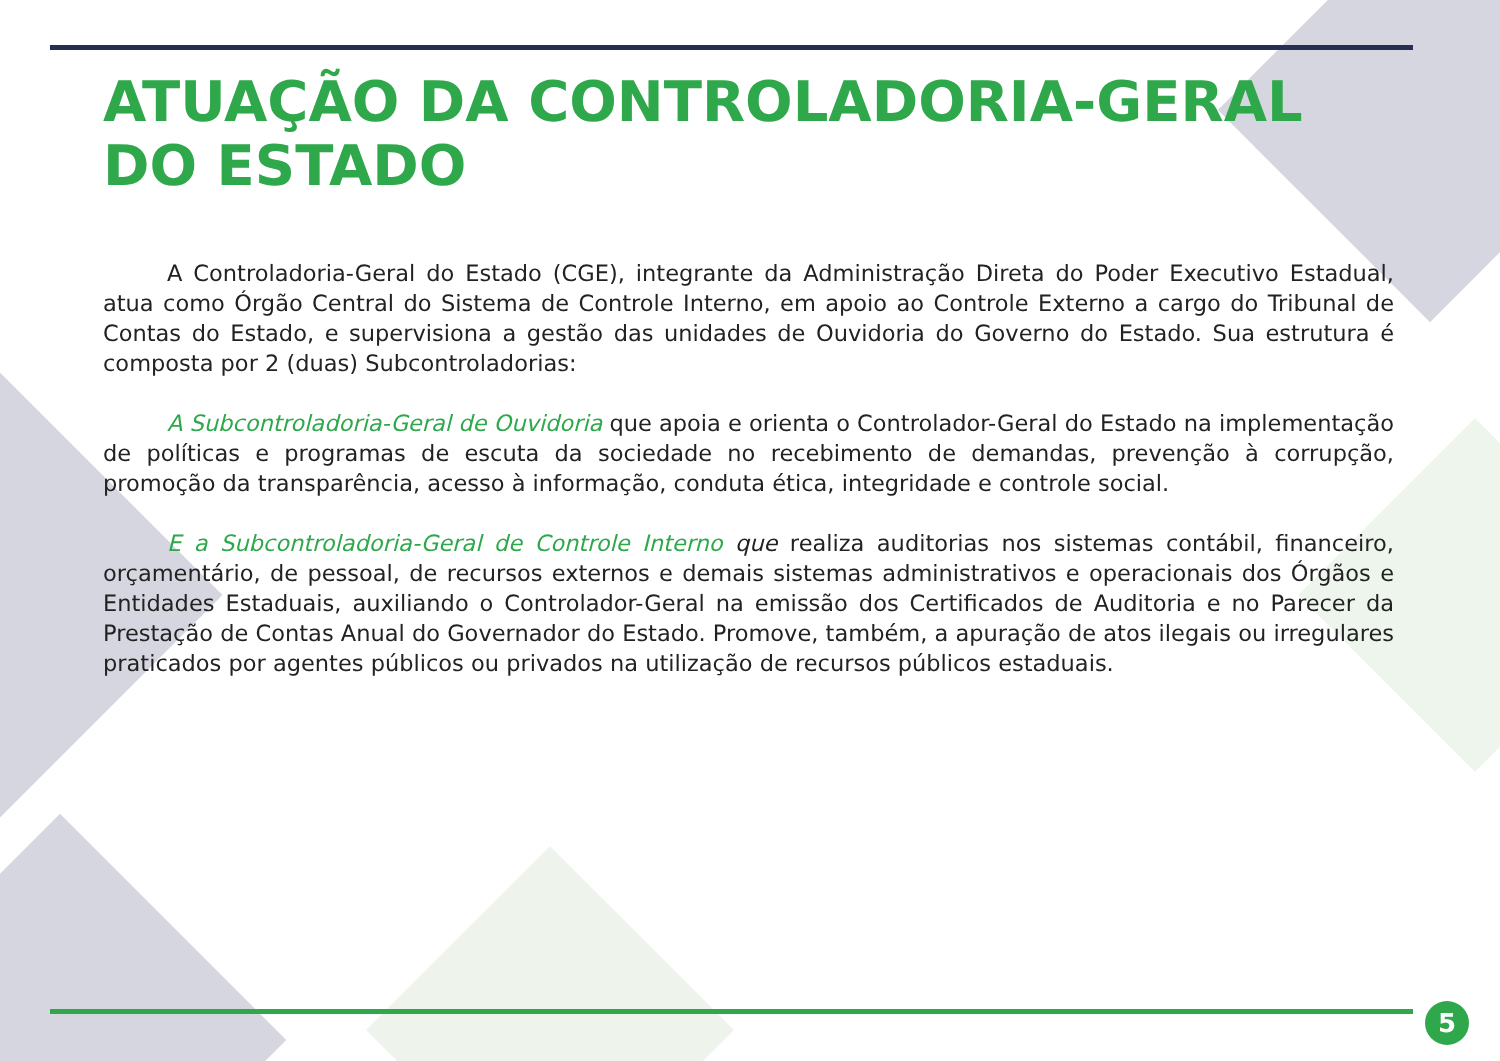ATUAÇÃO DA CONTROLADORIA-GERAL
DO ESTADO
A Controladoria-Geral do Estado (CGE), integrante da Administração Direta do Poder Executivo Estadual, atua como Órgão Central do Sistema de Controle Interno, em apoio ao Controle Externo a cargo do Tribunal de Contas do Estado, e supervisiona a gestão das unidades de Ouvidoria do Governo do Estado. Sua estrutura é composta por 2 (duas) Subcontroladorias:
A Subcontroladoria-Geral de Ouvidoria que apoia e orienta o Controlador-Geral do Estado na implementação de políticas e programas de escuta da sociedade no recebimento de demandas, prevenção à corrupção, promoção da transparência, acesso à informação, conduta ética, integridade e controle social.
E a Subcontroladoria-Geral de Controle Interno que realiza auditorias nos sistemas contábil, financeiro, orçamentário, de pessoal, de recursos externos e demais sistemas administrativos e operacionais dos Órgãos e Entidades Estaduais, auxiliando o Controlador-Geral na emissão dos Certificados de Auditoria e no Parecer da Prestação de Contas Anual do Governador do Estado. Promove, também, a apuração de atos ilegais ou irregulares praticados por agentes públicos ou privados na utilização de recursos públicos estaduais.
5